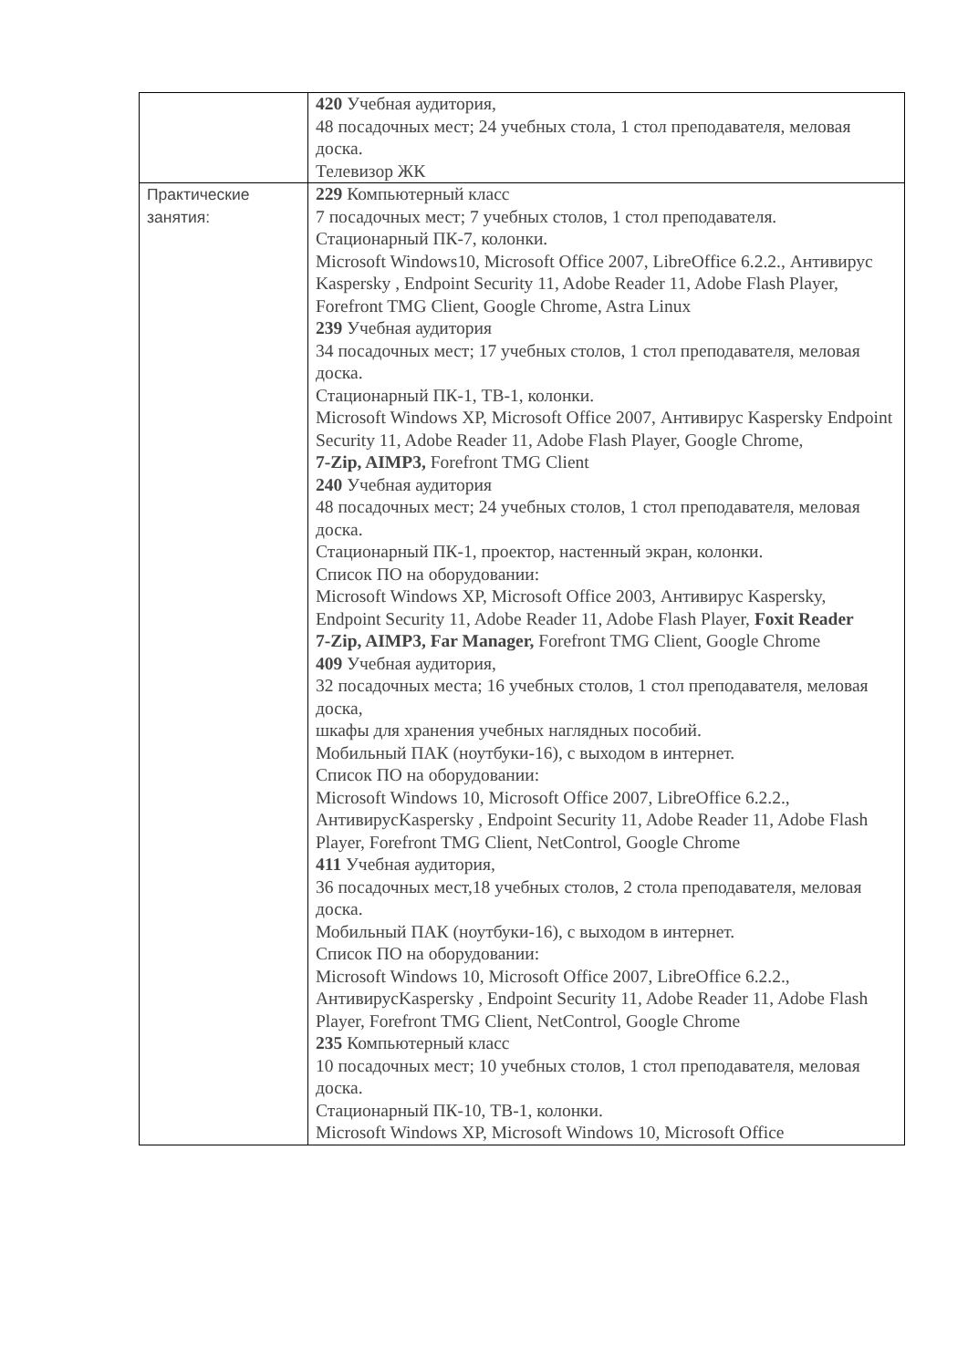| | 420 Учебная аудитория, 48 посадочных мест; 24 учебных стола, 1 стол преподавателя, меловая доска. Телевизор ЖК |
| Практические занятия: | 229 Компьютерный класс 7 посадочных мест; 7 учебных столов, 1 стол преподавателя. Стационарный ПК-7, колонки. Microsoft Windows10, Microsoft Office 2007, LibreOffice 6.2.2., Антивирус Kaspersky , Endpoint Security 11, Adobe Reader 11, Adobe Flash Player, Forefront TMG Client, Google Chrome, Astra Linux 239 Учебная аудитория 34 посадочных мест; 17 учебных столов, 1 стол преподавателя, меловая доска. Стационарный ПК-1, ТВ-1, колонки. Microsoft Windows XP, Microsoft Office 2007, Антивирус Kaspersky Endpoint Security 11, Adobe Reader 11, Adobe Flash Player, Google Chrome, 7-Zip, AIMP3, Forefront TMG Client 240 Учебная аудитория 48 посадочных мест; 24 учебных столов, 1 стол преподавателя, меловая доска. Стационарный ПК-1, проектор, настенный экран, колонки. Список ПО на оборудовании: Microsoft Windows XP, Microsoft Office 2003, Антивирус Kaspersky, Endpoint Security 11, Adobe Reader 11, Adobe Flash Player, Foxit Reader 7-Zip, AIMP3, Far Manager, Forefront TMG Client, Google Chrome 409 Учебная аудитория, 32 посадочных места; 16 учебных столов, 1 стол преподавателя, меловая доска, шкафы для хранения учебных наглядных пособий. Мобильный ПАК (ноутбуки-16), с выходом в интернет. Список ПО на оборудовании: Microsoft Windows 10, Microsoft Office 2007, LibreOffice 6.2.2., АнтивирусKaspersky , Endpoint Security 11, Adobe Reader 11, Adobe Flash Player, Forefront TMG Client, NetControl, Google Chrome 411 Учебная аудитория, 36 посадочных мест,18 учебных столов, 2 стола преподавателя, меловая доска. Мобильный ПАК (ноутбуки-16), с выходом в интернет. Список ПО на оборудовании: Microsoft Windows 10, Microsoft Office 2007, LibreOffice 6.2.2., АнтивирусKaspersky , Endpoint Security 11, Adobe Reader 11, Adobe Flash Player, Forefront TMG Client, NetControl, Google Chrome 235 Компьютерный класс 10 посадочных мест; 10 учебных столов, 1 стол преподавателя, меловая доска. Стационарный ПК-10, ТВ-1, колонки. Microsoft Windows XP, Microsoft Windows 10, Microsoft Office |